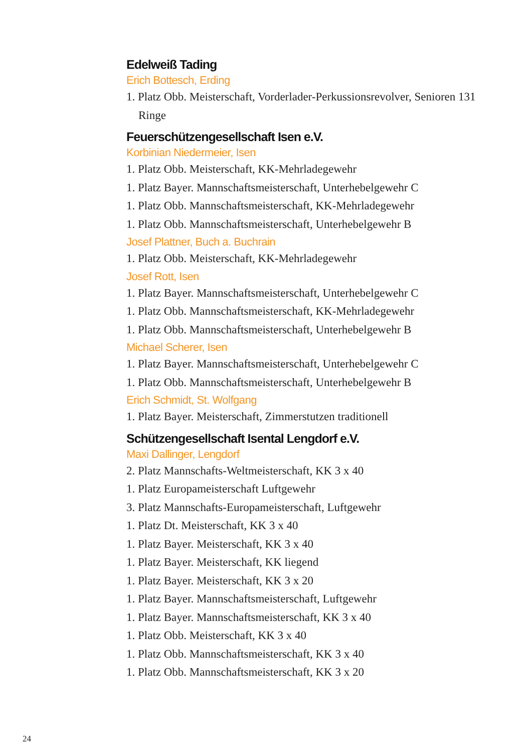Edelweiß Tading
Erich Bottesch, Erding
1. Platz Obb. Meisterschaft, Vorderlader-Perkussionsrevolver, Senioren 131 Ringe
Feuerschützengesellschaft Isen e.V.
Korbinian Niedermeier, Isen
1. Platz Obb. Meisterschaft, KK-Mehrladegewehr
1. Platz Bayer. Mannschaftsmeisterschaft, Unterhebelgewehr C
1. Platz Obb. Mannschaftsmeisterschaft, KK-Mehrladegewehr
1. Platz Obb. Mannschaftsmeisterschaft, Unterhebelgewehr B
Josef Plattner, Buch a. Buchrain
1. Platz Obb. Meisterschaft, KK-Mehrladegewehr
Josef Rott, Isen
1. Platz Bayer. Mannschaftsmeisterschaft, Unterhebelgewehr C
1. Platz Obb. Mannschaftsmeisterschaft, KK-Mehrladegewehr
1. Platz Obb. Mannschaftsmeisterschaft, Unterhebelgewehr B
Michael Scherer, Isen
1. Platz Bayer. Mannschaftsmeisterschaft, Unterhebelgewehr C
1. Platz Obb. Mannschaftsmeisterschaft, Unterhebelgewehr B
Erich Schmidt, St. Wolfgang
1. Platz Bayer. Meisterschaft, Zimmerstutzen traditionell
Schützengesellschaft Isental Lengdorf e.V.
Maxi Dallinger, Lengdorf
2. Platz Mannschafts-Weltmeisterschaft, KK 3 x 40
1. Platz Europameisterschaft Luftgewehr
3. Platz Mannschafts-Europameisterschaft, Luftgewehr
1. Platz Dt. Meisterschaft, KK 3 x 40
1. Platz Bayer. Meisterschaft, KK 3 x 40
1. Platz Bayer. Meisterschaft, KK liegend
1. Platz Bayer. Meisterschaft, KK 3 x 20
1. Platz Bayer. Mannschaftsmeisterschaft, Luftgewehr
1. Platz Bayer. Mannschaftsmeisterschaft, KK 3 x 40
1. Platz Obb. Meisterschaft, KK 3 x 40
1. Platz Obb. Mannschaftsmeisterschaft, KK 3 x 40
1. Platz Obb. Mannschaftsmeisterschaft, KK 3 x 20
24